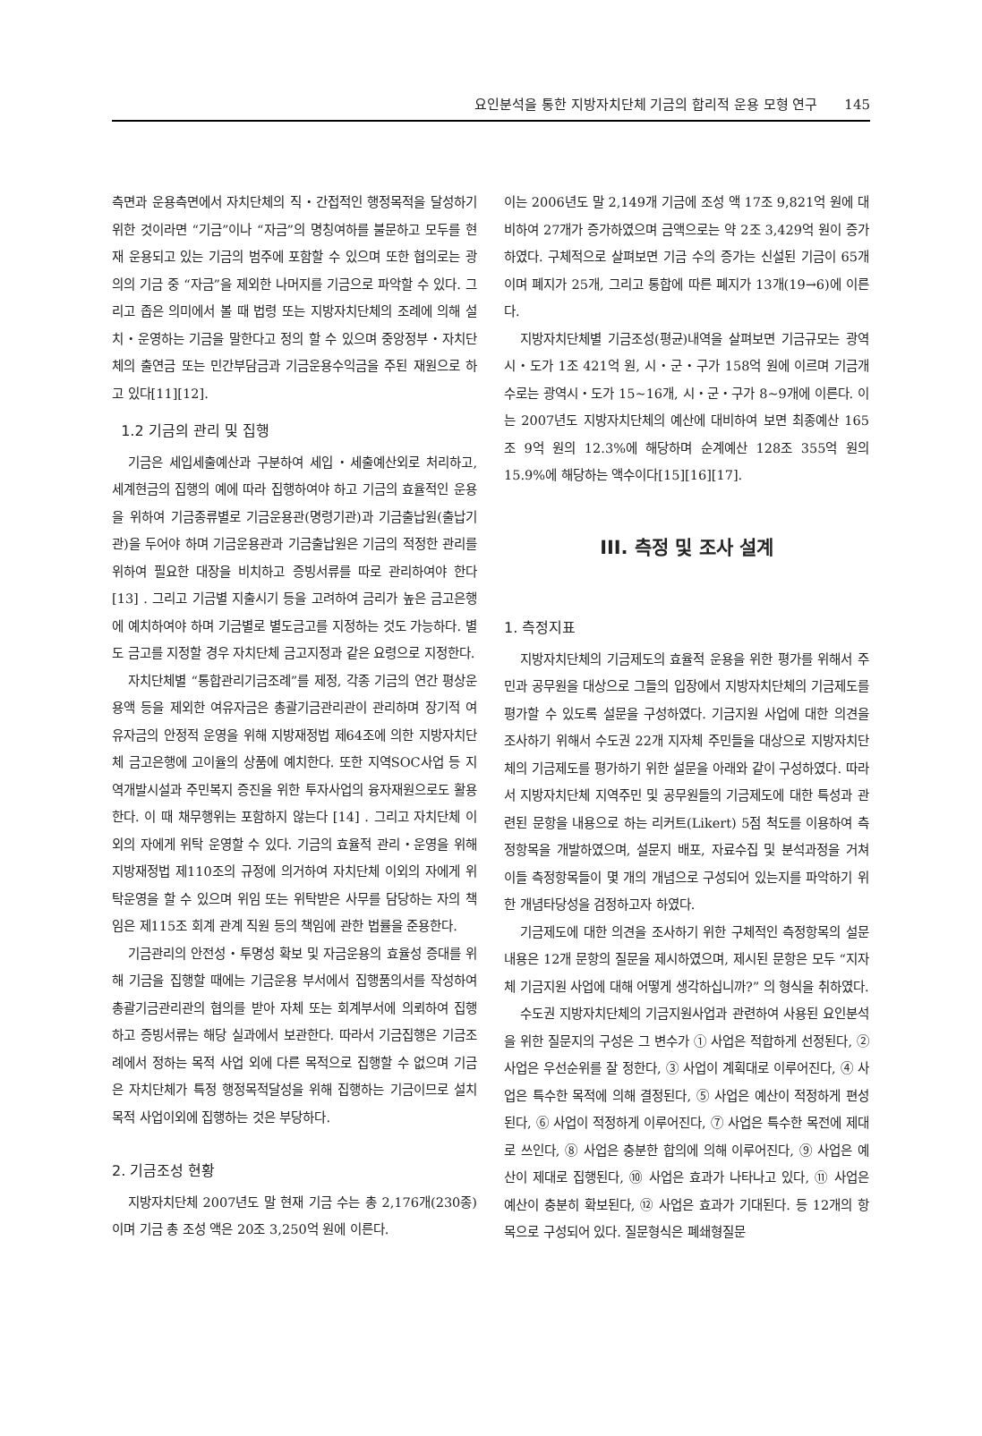요인분석을 통한 지방자치단체 기금의 합리적 운용 모형 연구 145
측면과 운용측면에서 자치단체의 직・간접적인 행정목적을 달성하기 위한 것이라면 “기금”이나 “자금”의 명칭여하를 불문하고 모두를 현재 운용되고 있는 기금의 범주에 포함할 수 있으며 또한 협의로는 광의의 기금 중 “자금”을 제외한 나머지를 기금으로 파악할 수 있다. 그리고 좁은 의미에서 볼 때 법령 또는 지방자치단체의 조례에 의해 설치・운영하는 기금을 말한다고 정의 할 수 있으며 중앙정부・자치단체의 출연금 또는 민간부담금과 기금운용수익금을 주된 재원으로 하고 있다[11][12].
1.2 기금의 관리 및 집행
기금은 세입세출예산과 구분하여 세입・세출예산외로 처리하고, 세계현금의 집행의 예에 따라 집행하여야 하고 기금의 효율적인 운용을 위하여 기금종류별로 기금운용관(명령기관)과 기금출납원(출납기관)을 두어야 하며 기금운용관과 기금출납원은 기금의 적정한 관리를 위하여 필요한 대장을 비치하고 증빙서류를 따로 관리하여야 한다 [13] . 그리고 기금별 지출시기 등을 고려하여 금리가 높은 금고은행에 예치하여야 하며 기금별로 별도금고를 지정하는 것도 가능하다. 별도 금고를 지정할 경우 자치단체 금고지정과 같은 요령으로 지정한다.
자치단체별 “통합관리기금조례”를 제정, 각종 기금의 연간 평상운용액 등을 제외한 여유자금은 총괄기금관리관이 관리하며 장기적 여유자금의 안정적 운영을 위해 지방재정법 제64조에 의한 지방자치단체 금고은행에 고이율의 상품에 예치한다. 또한 지역SOC사업 등 지역개발시설과 주민복지 증진을 위한 투자사업의 융자재원으로도 활용한다. 이 때 채무행위는 포함하지 않는다 [14] . 그리고 자치단체 이외의 자에게 위탁 운영할 수 있다. 기금의 효율적 관리・운영을 위해 지방재정법 제110조의 규정에 의거하여 자치단체 이외의 자에게 위탁운영을 할 수 있으며 위임 또는 위탁받은 사무를 담당하는 자의 책임은 제115조 회계 관계 직원 등의 책임에 관한 법률을 준용한다.
기금관리의 안전성・투명성 확보 및 자금운용의 효율성 증대를 위해 기금을 집행할 때에는 기금운용 부서에서 집행품의서를 작성하여 총괄기금관리관의 협의를 받아 자체 또는 회계부서에 의뢰하여 집행하고 증빙서류는 해당 실과에서 보관한다. 따라서 기금집행은 기금조례에서 정하는 목적 사업 외에 다른 목적으로 집행할 수 없으며 기금은 자치단체가 특정 행정목적달성을 위해 집행하는 기금이므로 설치목적 사업이외에 집행하는 것은 부당하다.
2. 기금조성 현황
지방자치단체 2007년도 말 현재 기금 수는 총 2,176개(230종)이며 기금 총 조성 액은 20조 3,250억 원에 이른다.
이는 2006년도 말 2,149개 기금에 조성 액 17조 9,821억 원에 대비하여 27개가 증가하였으며 금액으로는 약 2조 3,429억 원이 증가하였다. 구체적으로 살펴보면 기금 수의 증가는 신설된 기금이 65개이며 폐지가 25개, 그리고 통합에 따른 폐지가 13개(19→6)에 이른다.
지방자치단체별 기금조성(평균)내역을 살펴보면 기금규모는 광역시・도가 1조 421억 원, 시・군・구가 158억 원에 이르며 기금개수로는 광역시・도가 15~16개, 시・군・구가 8~9개에 이른다. 이는 2007년도 지방자치단체의 예산에 대비하여 보면 최종예산 165조 9억 원의 12.3%에 해당하며 순계예산 128조 355억 원의 15.9%에 해당하는 액수이다[15][16][17].
III. 측정 및 조사 설계
1. 측정지표
지방자치단체의 기금제도의 효율적 운용을 위한 평가를 위해서 주민과 공무원을 대상으로 그들의 입장에서 지방자치단체의 기금제도를 평가할 수 있도록 설문을 구성하였다. 기금지원 사업에 대한 의견을 조사하기 위해서 수도권 22개 지자체 주민들을 대상으로 지방자치단체의 기금제도를 평가하기 위한 설문을 아래와 같이 구성하였다. 따라서 지방자치단체 지역주민 및 공무원들의 기금제도에 대한 특성과 관련된 문항을 내용으로 하는 리커트(Likert) 5점 척도를 이용하여 측정항목을 개발하였으며, 설문지 배포, 자료수집 및 분석과정을 거쳐 이들 측정항목들이 몇 개의 개념으로 구성되어 있는지를 파악하기 위한 개념타당성을 검정하고자 하였다.
기금제도에 대한 의견을 조사하기 위한 구체적인 측정항목의 설문내용은 12개 문항의 질문을 제시하였으며, 제시된 문항은 모두 “지자체 기금지원 사업에 대해 어떻게 생각하십니까?” 의 형식을 취하였다.
수도권 지방자치단체의 기금지원사업과 관련하여 사용된 요인분석을 위한 질문지의 구성은 그 변수가 ① 사업은 적합하게 선정된다, ② 사업은 우선순위를 잘 정한다, ③ 사업이 계획대로 이루어진다, ④ 사업은 특수한 목적에 의해 결정된다, ⑤ 사업은 예산이 적정하게 편성된다, ⑥ 사업이 적정하게 이루어진다, ⑦ 사업은 특수한 목전에 제대로 쓰인다, ⑧ 사업은 충분한 합의에 의해 이루어진다, ⑨ 사업은 예산이 제대로 집행된다, ⑩ 사업은 효과가 나타나고 있다, ⑪ 사업은 예산이 충분히 확보된다, ⑫ 사업은 효과가 기대된다. 등 12개의 항목으로 구성되어 있다. 질문형식은 폐쇄형질문